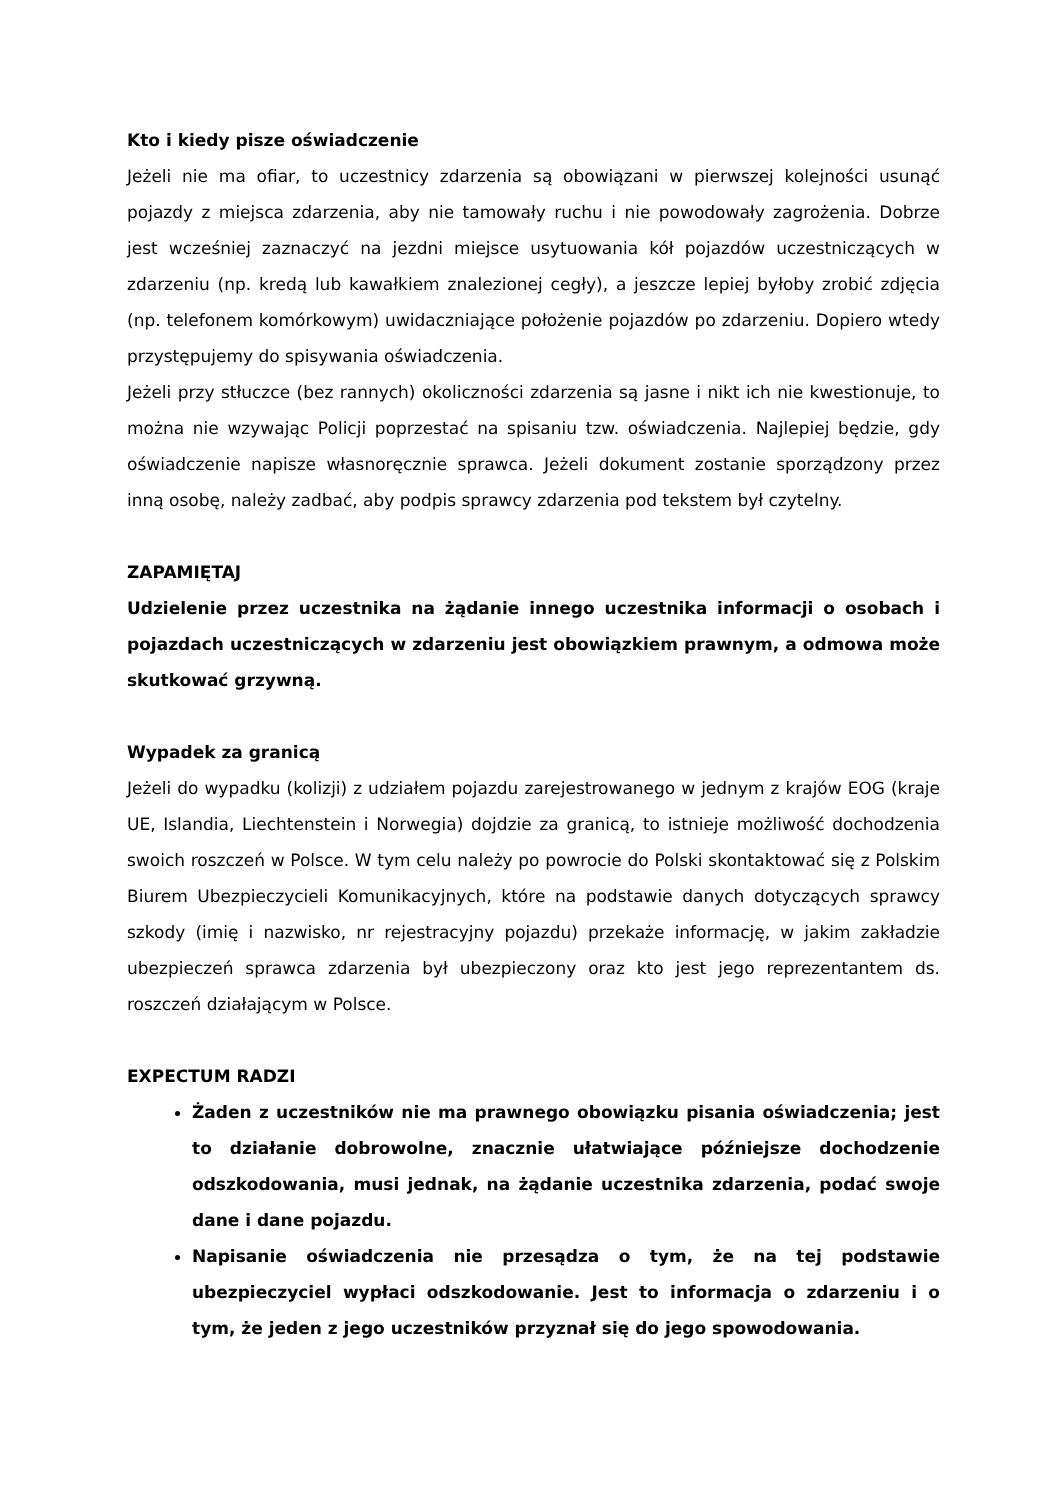Kto i kiedy pisze oświadczenie
Jeżeli nie ma ofiar, to uczestnicy zdarzenia są obowiązani w pierwszej kolejności usunąć pojazdy z miejsca zdarzenia, aby nie tamowały ruchu i nie powodowały zagrożenia. Dobrze jest wcześniej zaznaczyć na jezdni miejsce usytuowania kół pojazdów uczestniczących w zdarzeniu (np. kredą lub kawałkiem znalezionej cegły), a jeszcze lepiej byłoby zrobić zdjęcia (np. telefonem komórkowym) uwidaczniające położenie pojazdów po zdarzeniu. Dopiero wtedy przystępujemy do spisywania oświadczenia.
Jeżeli przy stłuczce (bez rannych) okoliczności zdarzenia są jasne i nikt ich nie kwestionuje, to można nie wzywając Policji poprzestać na spisaniu tzw. oświadczenia. Najlepiej będzie, gdy oświadczenie napisze własnoręcznie sprawca. Jeżeli dokument zostanie sporządzony przez inną osobę, należy zadbać, aby podpis sprawcy zdarzenia pod tekstem był czytelny.
ZAPAMIĘTAJ
Udzielenie przez uczestnika na żądanie innego uczestnika informacji o osobach i pojazdach uczestniczących w zdarzeniu jest obowiązkiem prawnym, a odmowa może skutkować grzywną.
Wypadek za granicą
Jeżeli do wypadku (kolizji) z udziałem pojazdu zarejestrowanego w jednym z krajów EOG (kraje UE, Islandia, Liechtenstein i Norwegia) dojdzie za granicą, to istnieje możliwość dochodzenia swoich roszczeń w Polsce. W tym celu należy po powrocie do Polski skontaktować się z Polskim Biurem Ubezpieczycieli Komunikacyjnych, które na podstawie danych dotyczących sprawcy szkody (imię i nazwisko, nr rejestracyjny pojazdu) przekaże informację, w jakim zakładzie ubezpieczeń sprawca zdarzenia był ubezpieczony oraz kto jest jego reprezentantem ds. roszczeń działającym w Polsce.
EXPECTUM RADZI
Żaden z uczestników nie ma prawnego obowiązku pisania oświadczenia; jest to działanie dobrowolne, znacznie ułatwiające późniejsze dochodzenie odszkodowania, musi jednak, na żądanie uczestnika zdarzenia, podać swoje dane i dane pojazdu.
Napisanie oświadczenia nie przesądza o tym, że na tej podstawie ubezpieczyciel wypłaci odszkodowanie. Jest to informacja o zdarzeniu i o tym, że jeden z jego uczestników przyznał się do jego spowodowania.